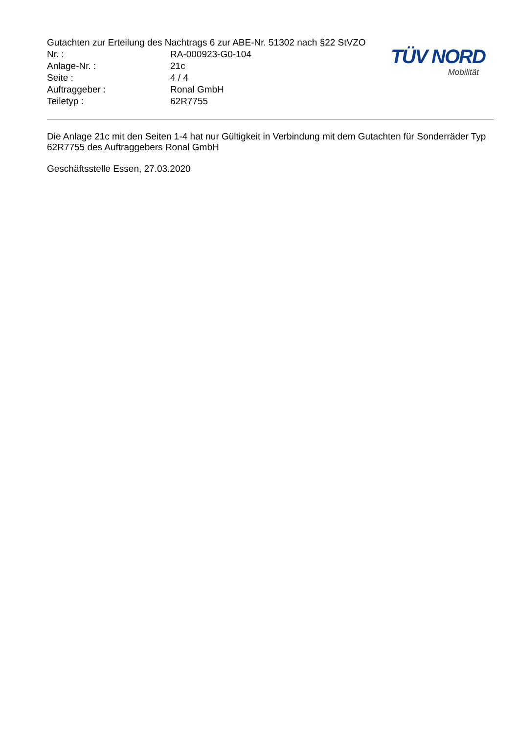Gutachten zur Erteilung des Nachtrags 6 zur ABE-Nr. 51302 nach §22 StVZO
Nr. : RA-000923-G0-104
Anlage-Nr. : 21c
Seite : 4 / 4
Auftraggeber : Ronal GmbH
Teiletyp : 62R7755
TÜV NORD
Mobilität
Die Anlage 21c mit den Seiten 1-4 hat nur Gültigkeit in Verbindung mit dem Gutachten für Sonderräder Typ 62R7755 des Auftraggebers Ronal GmbH
Geschäftsstelle Essen, 27.03.2020